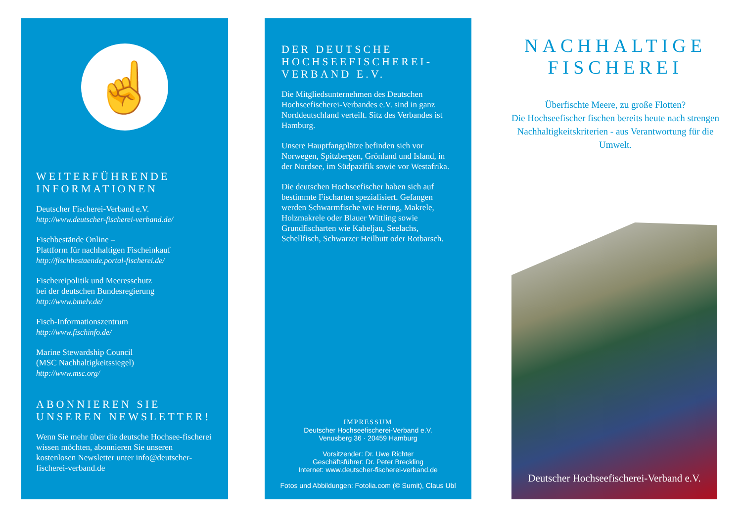☝
WEITERFÜHRENDE INFORMATIONEN
Deutscher Fischerei-Verband e.V.
http://www.deutscher-fischerei-verband.de/
Fischbestände Online –
Plattform für nachhaltigen Fischeinkauf
http://fischbestaende.portal-fischerei.de/
Fischereipolitik und Meeresschutz
bei der deutschen Bundesregierung
http://www.bmelv.de/
Fisch-Informationszentrum
http://www.fischinfo.de/
Marine Stewardship Council
(MSC Nachhaltigkeitssiegel)
http://www.msc.org/
ABONNIEREN SIE UNSEREN NEWSLETTER!
Wenn Sie mehr über die deutsche Hochsee-fischerei wissen möchten, abonnieren Sie unseren kostenlosen Newsletter unter info@deutscher-fischerei-verband.de
DER DEUTSCHE HOCHSEEFISCHEREI-VERBAND E.V.
Die Mitgliedsunternehmen des Deutschen Hochseefischerei-Verbandes e.V. sind in ganz Norddeutschland verteilt. Sitz des Verbandes ist Hamburg.
Unsere Hauptfangplätze befinden sich vor Norwegen, Spitzbergen, Grönland und Island, in der Nordsee, im Südpazifik sowie vor Westafrika.
Die deutschen Hochseefischer haben sich auf bestimmte Fischarten spezialisiert. Gefangen werden Schwarmfische wie Hering, Makrele, Holzmakrele oder Blauer Wittling sowie Grundfischarten wie Kabeljau, Seelachs, Schellfisch, Schwarzer Heilbutt oder Rotbarsch.
IMPRESSUM
Deutscher Hochseefischerei-Verband e.V.
Venusberg 36 · 20459 Hamburg
Vorsitzender: Dr. Uwe Richter
Geschäftsführer: Dr. Peter Breckling
Internet: www.deutscher-fischerei-verband.de
Fotos und Abbildungen: Fotolia.com (© Sumit), Claus Ubl
NACHHALTIGE FISCHEREI
Überfischte Meere, zu große Flotten?
Die Hochseefischer fischen bereits heute nach strengen Nachhaltigkeitskriterien - aus Verantwortung für die Umwelt.
Deutscher Hochseefischerei-Verband e.V.